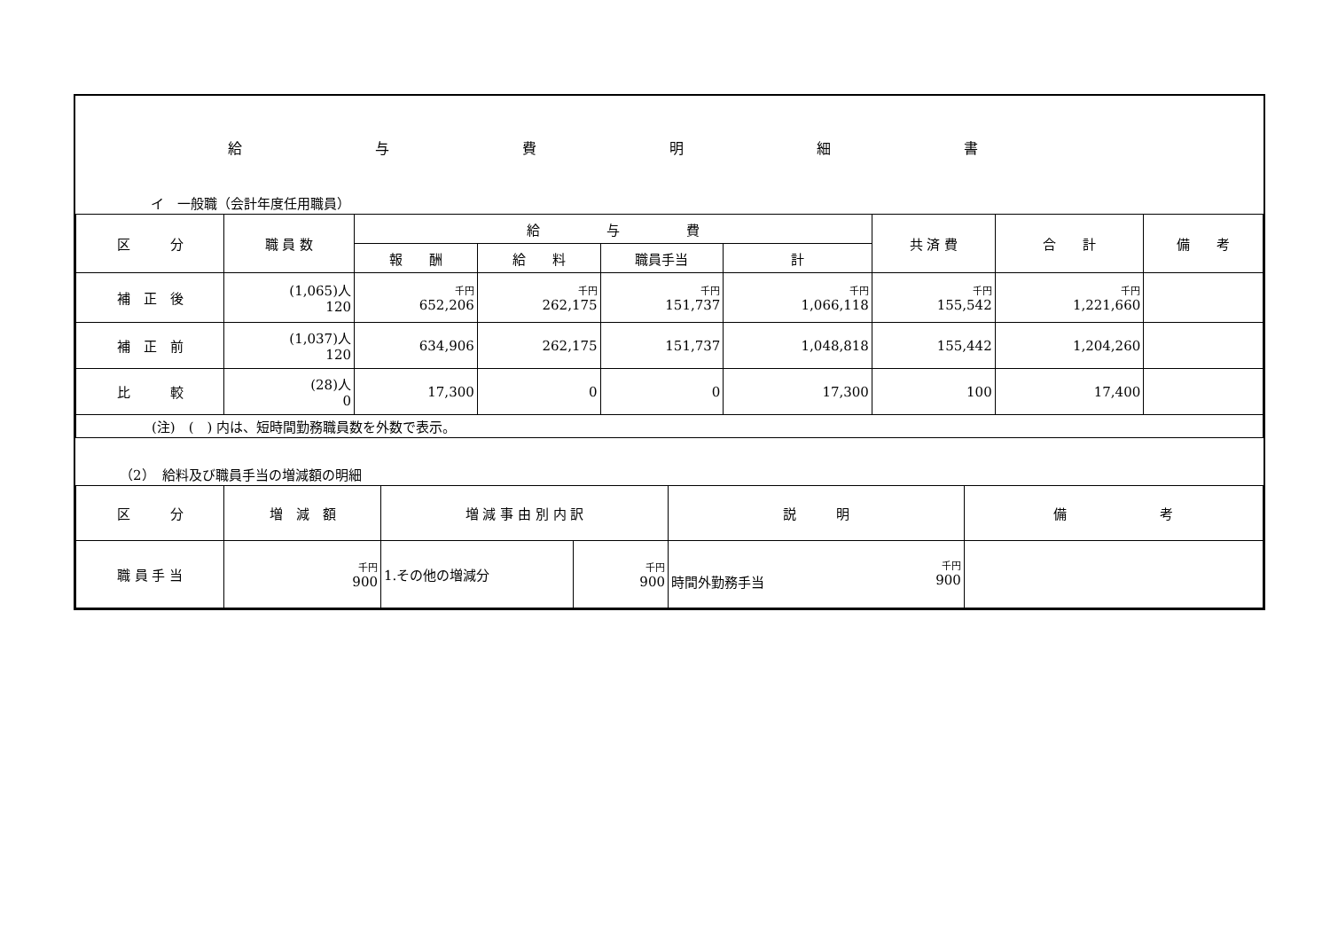給与費明細書
イ　一般職（会計年度任用職員）
| 区 分 | 職 員 数 | 給 与 費 | | | | 共 済 費 | 合 計 | 備 考 |
| --- | --- | --- | --- | --- | --- | --- | --- | --- |
| | | 報 酬 | 給 料 | 職員手当 | 計 | | | |
| 補 正 後 | (1,065)人 120 | 千円 652,206 | 千円 262,175 | 千円 151,737 | 千円 1,066,118 | 千円 155,542 | 千円 1,221,660 | |
| 補 正 前 | (1,037)人 120 | 634,906 | 262,175 | 151,737 | 1,048,818 | 155,442 | 1,204,260 | |
| 比 較 | (28)人 0 | 17,300 | 0 | 0 | 17,300 | 100 | 17,400 | |
| (注) ( ) 内は、短時間勤務職員数を外数で表示。 | | | | | | | | |
（2）　給料及び職員手当の増減額の明細
| 区 分 | 増 減 額 | 増 減 事 由 別 内 訳 | | 説 明 | 備 考 |
| --- | --- | --- | --- | --- | --- |
| 職 員 手 当 | 千円 900 | 1.その他の増減分 | 千円 900 | 千円 時間外勤務手当 900 | |